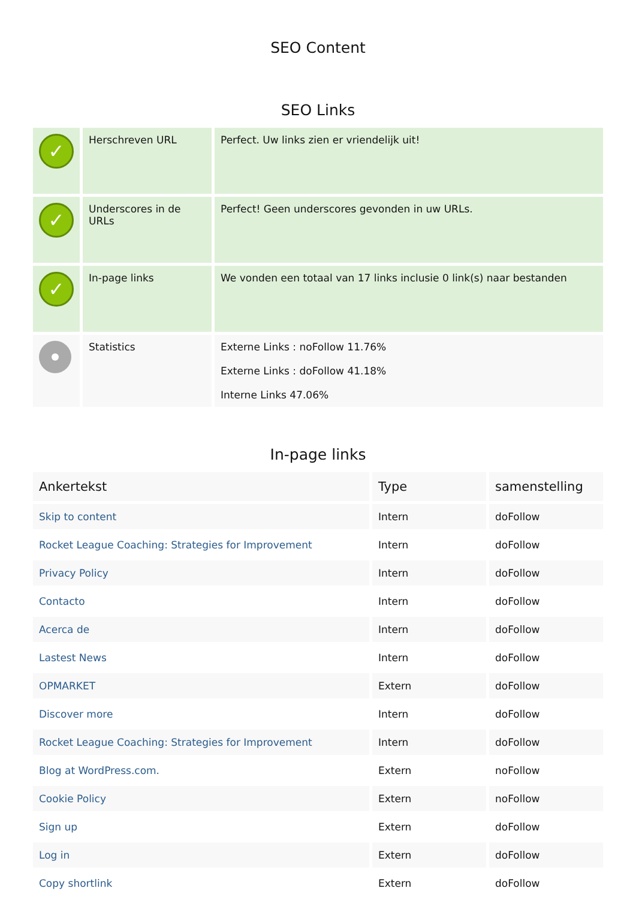SEO Content
SEO Links
| ✓ | Herschreven URL | Perfect. Uw links zien er vriendelijk uit! |
| ✓ | Underscores in de URLs | Perfect! Geen underscores gevonden in uw URLs. |
| ✓ | In-page links | We vonden een totaal van 17 links inclusie 0 link(s) naar bestanden |
| | Statistics | Externe Links : noFollow 11.76% Externe Links : doFollow 41.18% Interne Links 47.06% |
In-page links
| Ankertekst | Type | samenstelling |
| --- | --- | --- |
| Skip to content | Intern | doFollow |
| Rocket League Coaching: Strategies for Improvement | Intern | doFollow |
| Privacy Policy | Intern | doFollow |
| Contacto | Intern | doFollow |
| Acerca de | Intern | doFollow |
| Lastest News | Intern | doFollow |
| OPMARKET | Extern | doFollow |
| Discover more | Intern | doFollow |
| Rocket League Coaching: Strategies for Improvement | Intern | doFollow |
| Blog at WordPress.com. | Extern | noFollow |
| Cookie Policy | Extern | noFollow |
| Sign up | Extern | doFollow |
| Log in | Extern | doFollow |
| Copy shortlink | Extern | doFollow |